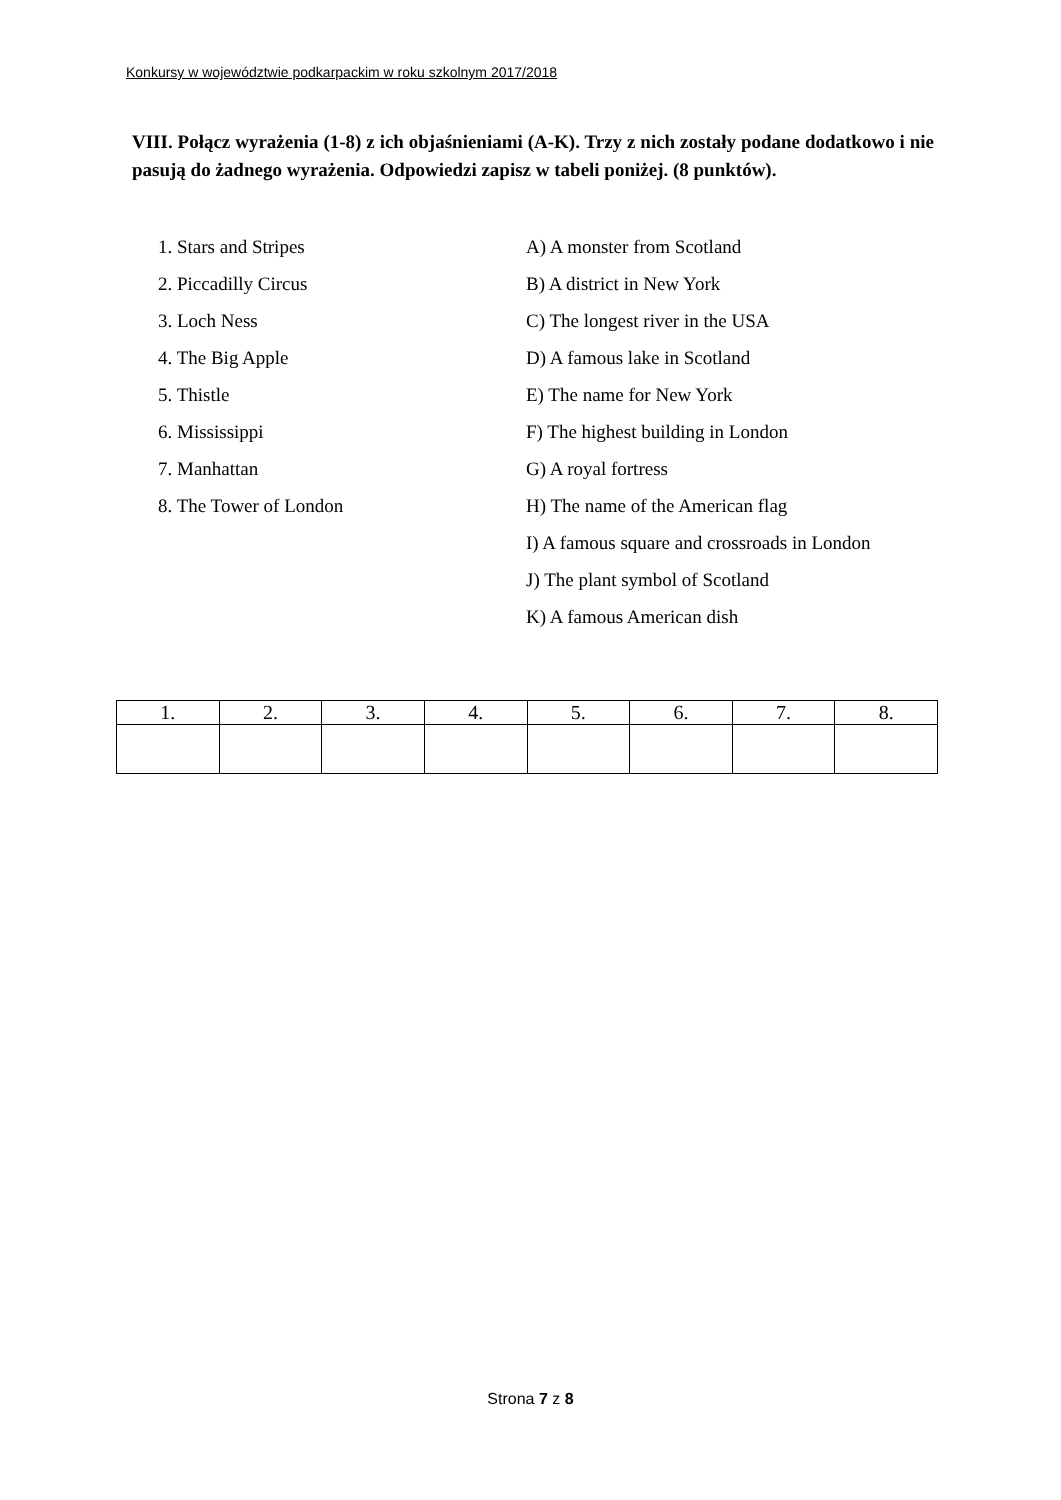Konkursy w województwie podkarpackim w roku szkolnym 2017/2018
VIII. Połącz wyrażenia (1-8) z ich objaśnieniami (A-K). Trzy z nich zostały podane dodatkowo i nie pasują do żadnego wyrażenia. Odpowiedzi zapisz w tabeli poniżej. (8 punktów).
1. Stars and Stripes A) A monster from Scotland
2. Piccadilly Circus B) A district in New York
3. Loch Ness C) The longest river in the USA
4. The Big Apple D) A famous lake in Scotland
5. Thistle E) The name for New York
6. Mississippi F) The highest building in London
7. Manhattan G) A royal fortress
8. The Tower of London H) The name of the American flag
I) A famous square and crossroads in London
J) The plant symbol of Scotland
K) A famous American dish
| 1. | 2. | 3. | 4. | 5. | 6. | 7. | 8. |
Strona 7 z 8